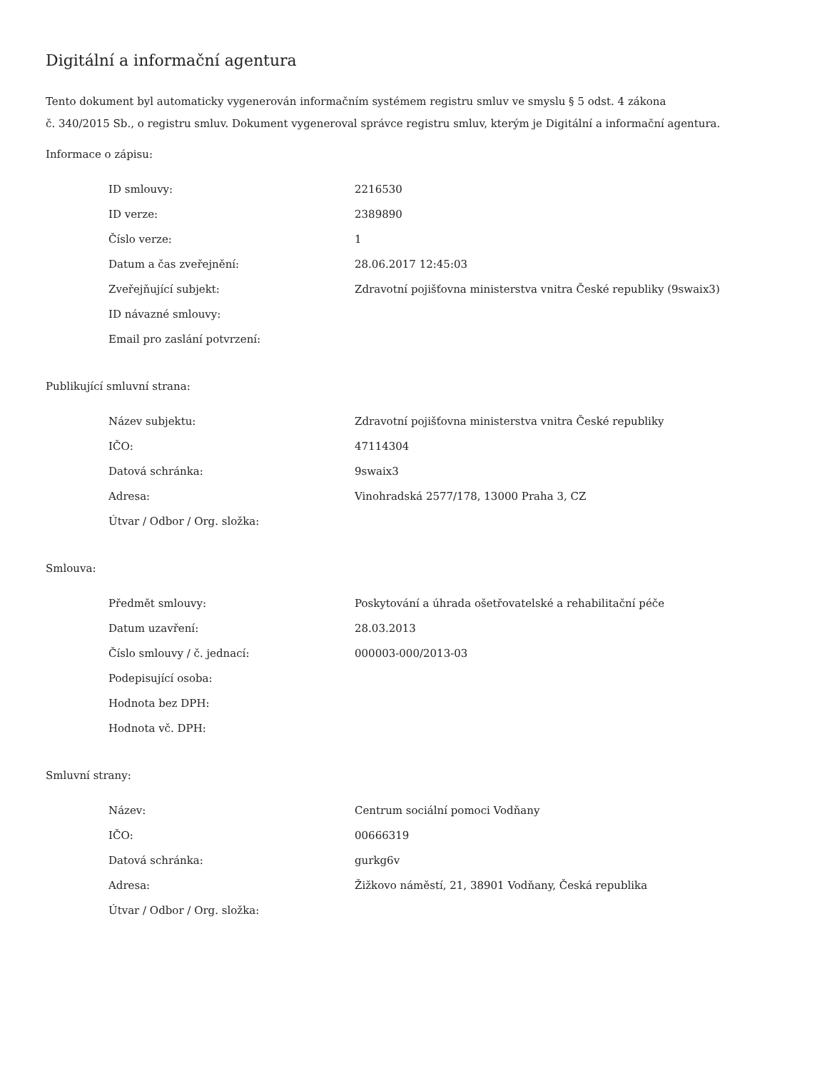Digitální a informační agentura
Tento dokument byl automaticky vygenerován informačním systémem registru smluv ve smyslu § 5 odst. 4 zákona
č. 340/2015 Sb., o registru smluv. Dokument vygeneroval správce registru smluv, kterým je Digitální a informační agentura.
Informace o zápisu:
| ID smlouvy: | 2216530 |
| ID verze: | 2389890 |
| Číslo verze: | 1 |
| Datum a čas zveřejnění: | 28.06.2017 12:45:03 |
| Zveřejňující subjekt: | Zdravotní pojišťovna ministerstva vnitra České republiky (9swaix3) |
| ID návazné smlouvy: | |
| Email pro zaslání potvrzení: | |
Publikující smluvní strana:
| Název subjektu: | Zdravotní pojišťovna ministerstva vnitra České republiky |
| IČO: | 47114304 |
| Datová schránka: | 9swaix3 |
| Adresa: | Vinohradská 2577/178, 13000 Praha 3, CZ |
| Útvar / Odbor / Org. složka: | |
Smlouva:
| Předmět smlouvy: | Poskytování a úhrada ošetřovatelské a rehabilitační péče |
| Datum uzavření: | 28.03.2013 |
| Číslo smlouvy / č. jednací: | 000003-000/2013-03 |
| Podepisující osoba: | |
| Hodnota bez DPH: | |
| Hodnota vč. DPH: | |
Smluvní strany:
| Název: | Centrum sociální pomoci Vodňany |
| IČO: | 00666319 |
| Datová schránka: | gurkg6v |
| Adresa: | Žižkovo náměstí, 21, 38901 Vodňany, Česká republika |
| Útvar / Odbor / Org. složka: | |